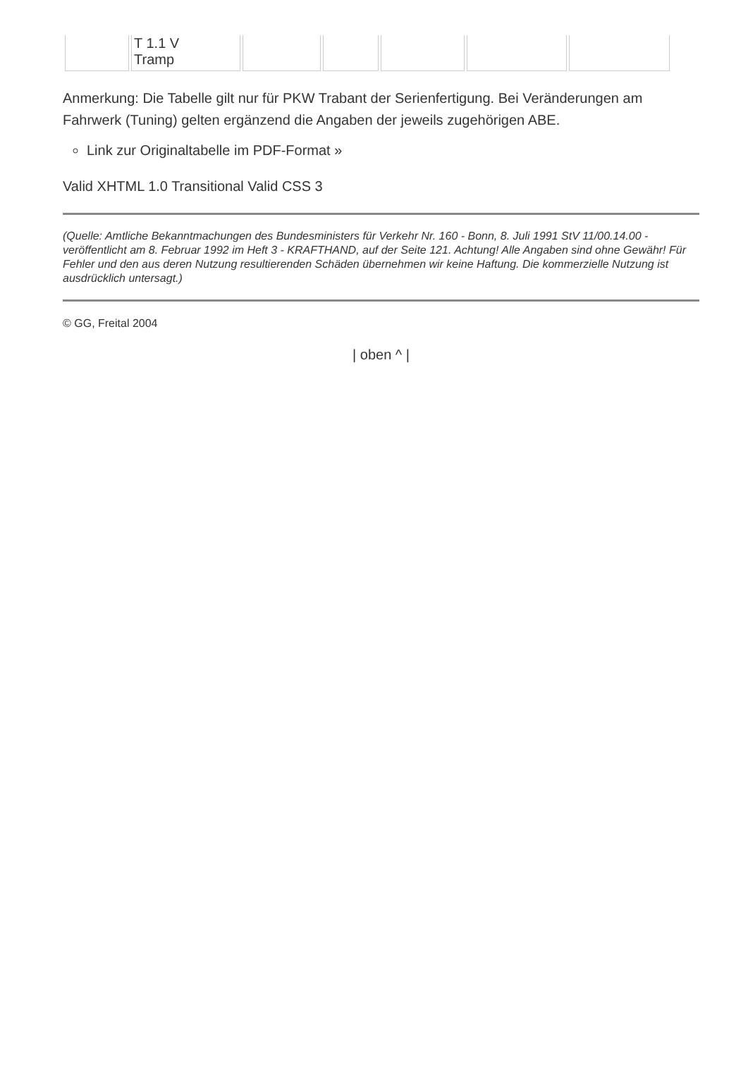| | T 1.1 V Tramp | | | | | |
Anmerkung: Die Tabelle gilt nur für PKW Trabant der Serienfertigung. Bei Veränderungen am Fahrwerk (Tuning) gelten ergänzend die Angaben der jeweils zugehörigen ABE.
Link zur Originaltabelle im PDF-Format »
Valid XHTML 1.0 Transitional Valid CSS 3
(Quelle: Amtliche Bekanntmachungen des Bundesministers für Verkehr Nr. 160 - Bonn, 8. Juli 1991 StV 11/00.14.00 - veröffentlicht am 8. Februar 1992 im Heft 3 - KRAFTHAND, auf der Seite 121. Achtung! Alle Angaben sind ohne Gewähr! Für Fehler und den aus deren Nutzung resultierenden Schäden übernehmen wir keine Haftung. Die kommerzielle Nutzung ist ausdrücklich untersagt.)
© GG, Freital 2004
| oben ^ |